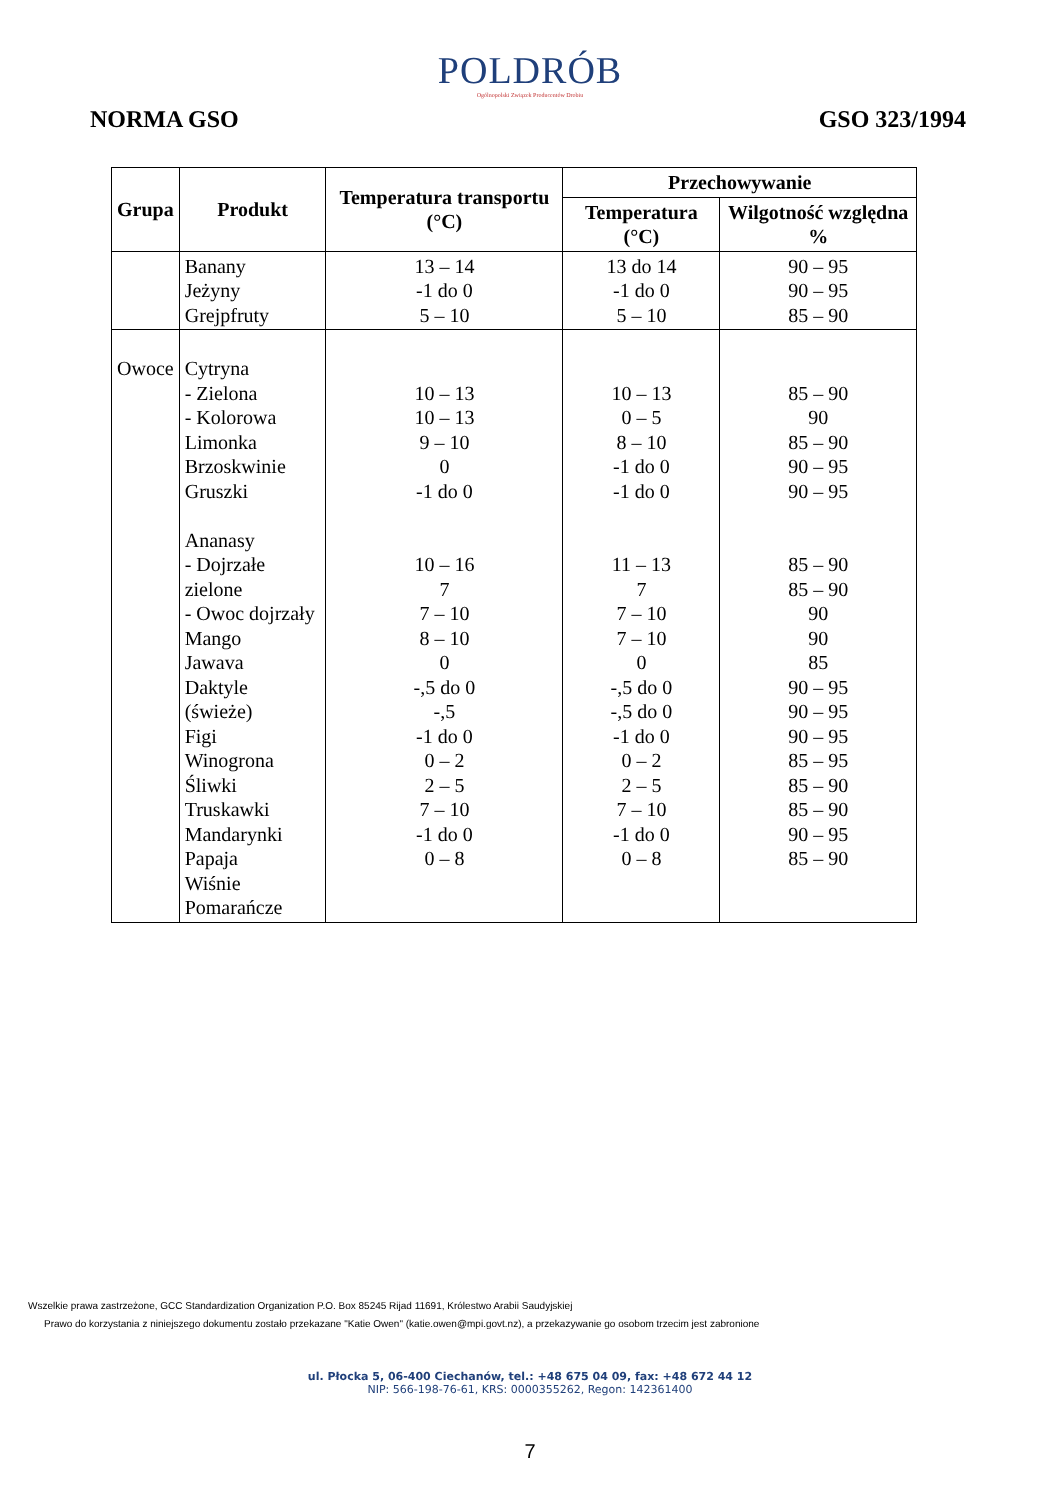POLDRÓB
Ogólnopolski Związek Producentów Drobiu
NORMA GSO GSO 323/1994
| Grupa | Produkt | Temperatura transportu (°C) | Przechowywanie | |
| --- | --- | --- | --- | --- |
| | | | Temperatura (°C) | Wilgotność względna % |
| | Banany Jeżyny Grejpfruty | 13 – 14 -1 do 0 5 – 10 | 13 do 14 -1 do 0 5 – 10 | 90 – 95 90 – 95 85 – 90 |
| Owoce | Cytryna - Zielona - Kolorowa Limonka Brzoskwinie Gruszki Ananasy - Dojrzałe zielone - Owoc dojrzały Mango Jawava Daktyle (świeże) Figi Winogrona Śliwki Truskawki Mandarynki Papaja Wiśnie Pomarańcze | 10 – 13 10 – 13 9 – 10 0 -1 do 0 10 – 16 7 7 – 10 8 – 10 0 -,5 do 0 -,5 -1 do 0 0 – 2 2 – 5 7 – 10 -1 do 0 0 – 8 | 10 – 13 0 – 5 8 – 10 -1 do 0 -1 do 0 11 – 13 7 7 – 10 7 – 10 0 -,5 do 0 -,5 do 0 -1 do 0 0 – 2 2 – 5 7 – 10 -1 do 0 0 – 8 | 85 – 90 90 85 – 90 90 – 95 90 – 95 85 – 90 85 – 90 90 90 85 90 – 95 90 – 95 90 – 95 85 – 95 85 – 90 85 – 90 90 – 95 85 – 90 |
Wszelkie prawa zastrzeżone, GCC Standardization Organization P.O. Box 85245 Rijad 11691, Królestwo Arabii Saudyjskiej
Prawo do korzystania z niniejszego dokumentu zostało przekazane "Katie Owen" (katie.owen@mpi.govt.nz), a przekazywanie go osobom trzecim jest zabronione
ul. Płocka 5, 06-400 Ciechanów, tel.: +48 675 04 09, fax: +48 672 44 12
NIP: 566-198-76-61, KRS: 0000355262, Regon: 142361400
7